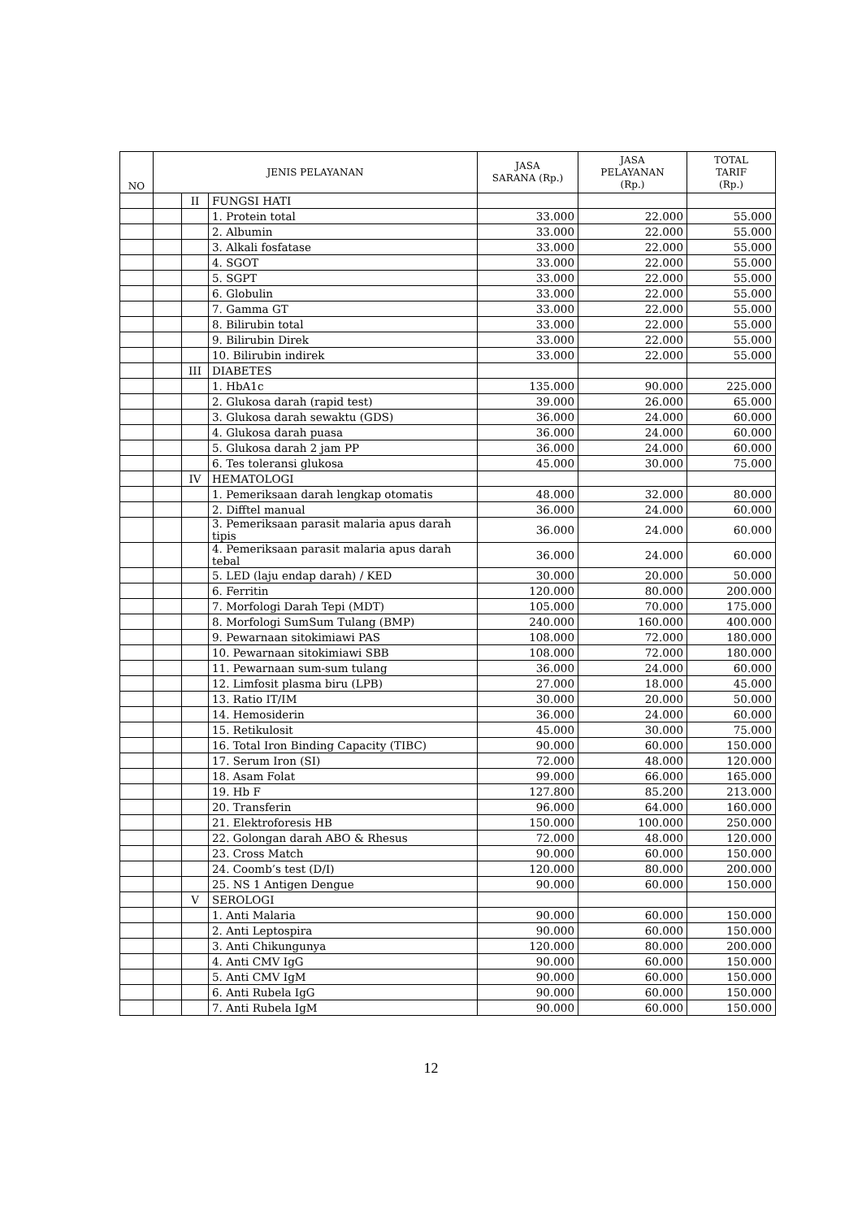| NO | JENIS PELAYANAN | | | JASA SARANA (Rp.) | JASA PELAYANAN (Rp.) | TOTAL TARIF (Rp.) |
| --- | --- | --- | --- | --- | --- | --- |
| | | II | FUNGSI HATI | | | |
| | | | 1. Protein total | 33.000 | 22.000 | 55.000 |
| | | | 2. Albumin | 33.000 | 22.000 | 55.000 |
| | | | 3. Alkali fosfatase | 33.000 | 22.000 | 55.000 |
| | | | 4. SGOT | 33.000 | 22.000 | 55.000 |
| | | | 5. SGPT | 33.000 | 22.000 | 55.000 |
| | | | 6. Globulin | 33.000 | 22.000 | 55.000 |
| | | | 7. Gamma GT | 33.000 | 22.000 | 55.000 |
| | | | 8. Bilirubin total | 33.000 | 22.000 | 55.000 |
| | | | 9. Bilirubin Direk | 33.000 | 22.000 | 55.000 |
| | | | 10. Bilirubin indirek | 33.000 | 22.000 | 55.000 |
| | | III | DIABETES | | | |
| | | | 1. HbA1c | 135.000 | 90.000 | 225.000 |
| | | | 2. Glukosa darah (rapid test) | 39.000 | 26.000 | 65.000 |
| | | | 3. Glukosa darah sewaktu (GDS) | 36.000 | 24.000 | 60.000 |
| | | | 4. Glukosa darah puasa | 36.000 | 24.000 | 60.000 |
| | | | 5. Glukosa darah 2 jam PP | 36.000 | 24.000 | 60.000 |
| | | | 6. Tes toleransi glukosa | 45.000 | 30.000 | 75.000 |
| | | IV | HEMATOLOGI | | | |
| | | | 1. Pemeriksaan darah lengkap otomatis | 48.000 | 32.000 | 80.000 |
| | | | 2. Difftel manual | 36.000 | 24.000 | 60.000 |
| | | | 3. Pemeriksaan parasit malaria apus darah tipis | 36.000 | 24.000 | 60.000 |
| | | | 4. Pemeriksaan parasit malaria apus darah tebal | 36.000 | 24.000 | 60.000 |
| | | | 5. LED (laju endap darah) / KED | 30.000 | 20.000 | 50.000 |
| | | | 6. Ferritin | 120.000 | 80.000 | 200.000 |
| | | | 7. Morfologi Darah Tepi (MDT) | 105.000 | 70.000 | 175.000 |
| | | | 8. Morfologi SumSum Tulang (BMP) | 240.000 | 160.000 | 400.000 |
| | | | 9. Pewarnaan sitokimiawi PAS | 108.000 | 72.000 | 180.000 |
| | | | 10. Pewarnaan sitokimiawi SBB | 108.000 | 72.000 | 180.000 |
| | | | 11. Pewarnaan sum-sum tulang | 36.000 | 24.000 | 60.000 |
| | | | 12. Limfosit plasma biru (LPB) | 27.000 | 18.000 | 45.000 |
| | | | 13. Ratio IT/IM | 30.000 | 20.000 | 50.000 |
| | | | 14. Hemosiderin | 36.000 | 24.000 | 60.000 |
| | | | 15. Retikulosit | 45.000 | 30.000 | 75.000 |
| | | | 16. Total Iron Binding Capacity (TIBC) | 90.000 | 60.000 | 150.000 |
| | | | 17. Serum Iron (SI) | 72.000 | 48.000 | 120.000 |
| | | | 18. Asam Folat | 99.000 | 66.000 | 165.000 |
| | | | 19. Hb F | 127.800 | 85.200 | 213.000 |
| | | | 20. Transferin | 96.000 | 64.000 | 160.000 |
| | | | 21. Elektroforesis HB | 150.000 | 100.000 | 250.000 |
| | | | 22. Golongan darah ABO & Rhesus | 72.000 | 48.000 | 120.000 |
| | | | 23. Cross Match | 90.000 | 60.000 | 150.000 |
| | | | 24. Coomb’s test (D/I) | 120.000 | 80.000 | 200.000 |
| | | | 25. NS 1 Antigen Dengue | 90.000 | 60.000 | 150.000 |
| | | V | SEROLOGI | | | |
| | | | 1. Anti Malaria | 90.000 | 60.000 | 150.000 |
| | | | 2. Anti Leptospira | 90.000 | 60.000 | 150.000 |
| | | | 3. Anti Chikungunya | 120.000 | 80.000 | 200.000 |
| | | | 4. Anti CMV IgG | 90.000 | 60.000 | 150.000 |
| | | | 5. Anti CMV IgM | 90.000 | 60.000 | 150.000 |
| | | | 6. Anti Rubela IgG | 90.000 | 60.000 | 150.000 |
| | | | 7. Anti Rubela IgM | 90.000 | 60.000 | 150.000 |
12